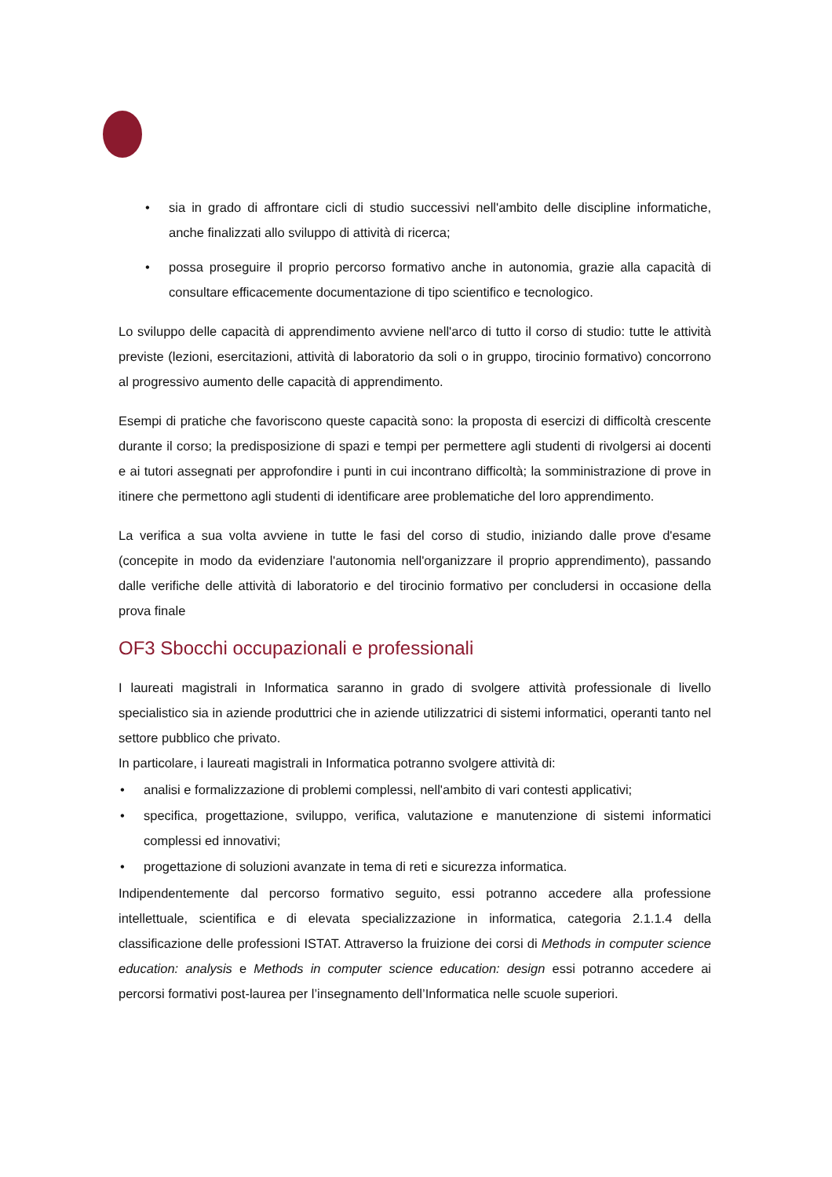• sia in grado di affrontare cicli di studio successivi nell'ambito delle discipline informatiche, anche finalizzati allo sviluppo di attività di ricerca;
• possa proseguire il proprio percorso formativo anche in autonomia, grazie alla capacità di consultare efficacemente documentazione di tipo scientifico e tecnologico.
Lo sviluppo delle capacità di apprendimento avviene nell'arco di tutto il corso di studio: tutte le attività previste (lezioni, esercitazioni, attività di laboratorio da soli o in gruppo, tirocinio formativo) concorrono al progressivo aumento delle capacità di apprendimento.
Esempi di pratiche che favoriscono queste capacità sono: la proposta di esercizi di difficoltà crescente durante il corso; la predisposizione di spazi e tempi per permettere agli studenti di rivolgersi ai docenti e ai tutori assegnati per approfondire i punti in cui incontrano difficoltà; la somministrazione di prove in itinere che permettono agli studenti di identificare aree problematiche del loro apprendimento.
La verifica a sua volta avviene in tutte le fasi del corso di studio, iniziando dalle prove d'esame (concepite in modo da evidenziare l'autonomia nell'organizzare il proprio apprendimento), passando dalle verifiche delle attività di laboratorio e del tirocinio formativo per concludersi in occasione della prova finale
OF3 Sbocchi occupazionali e professionali
I laureati magistrali in Informatica saranno in grado di svolgere attività professionale di livello specialistico sia in aziende produttrici che in aziende utilizzatrici di sistemi informatici, operanti tanto nel settore pubblico che privato.
In particolare, i laureati magistrali in Informatica potranno svolgere attività di:
• analisi e formalizzazione di problemi complessi, nell'ambito di vari contesti applicativi;
• specifica, progettazione, sviluppo, verifica, valutazione e manutenzione di sistemi informatici complessi ed innovativi;
• progettazione di soluzioni avanzate in tema di reti e sicurezza informatica.
Indipendentemente dal percorso formativo seguito, essi potranno accedere alla professione intellettuale, scientifica e di elevata specializzazione in informatica, categoria 2.1.1.4 della classificazione delle professioni ISTAT. Attraverso la fruizione dei corsi di Methods in computer science education: analysis e Methods in computer science education: design essi potranno accedere ai percorsi formativi post-laurea per l’insegnamento dell’Informatica nelle scuole superiori.